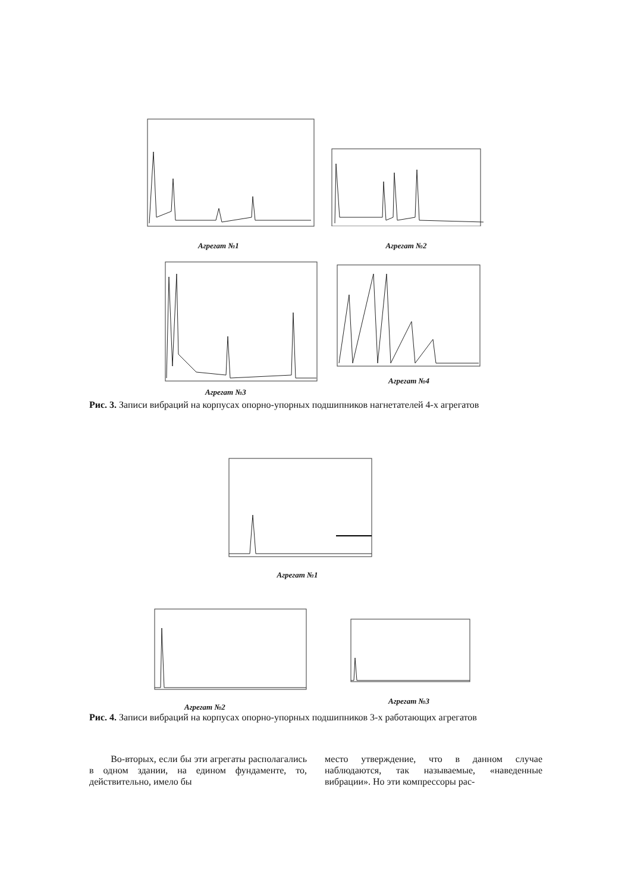Агрегат №1
Агрегат №2
Агрегат №3 Агрегат №4
Рис. 3. Записи вибраций на корпусах опорно-упорных подшипников нагнетателей 4-х агрегатов
Агрегат №1
Агрегат №2
Агрегат №3
Рис. 4. Записи вибраций на корпусах опорно-упорных подшипников 3-х работающих агрегатов
Во-вторых, если бы эти агрегаты располагались в одном здании, на едином фундаменте, то, действительно, имело бы
место утверждение, что в данном случае наблюдаются, так называемые, «наведенные вибрации». Но эти компрессоры рас-